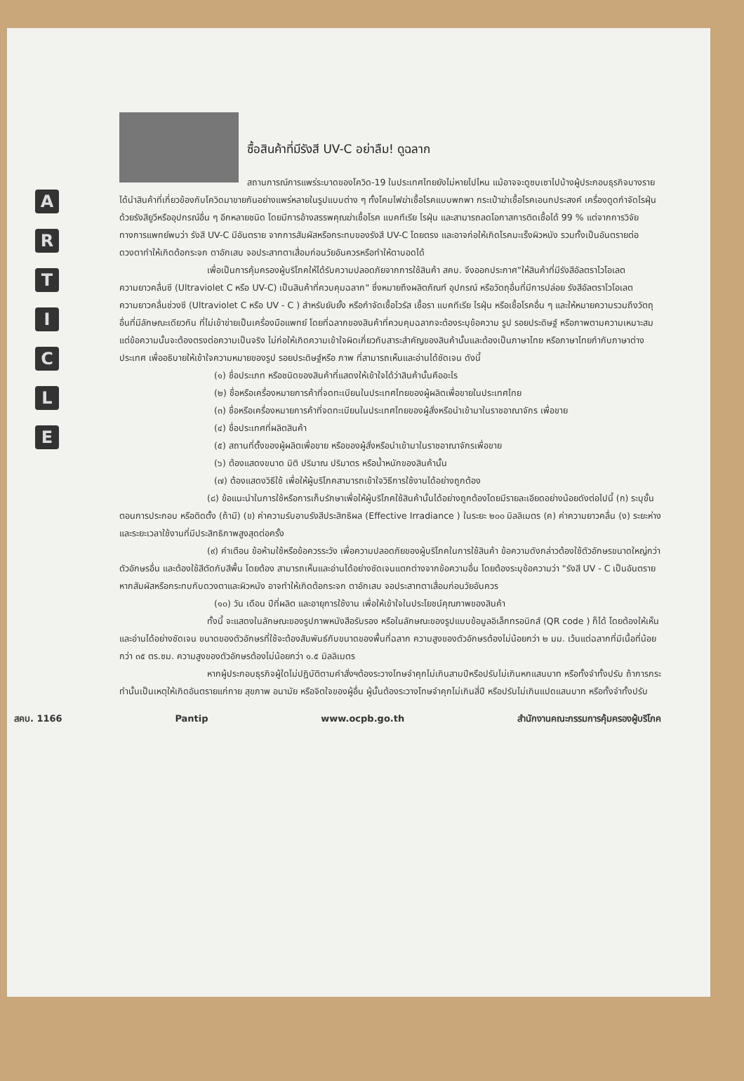A
R
T
I
C
L
E
ซื้อสินค้าที่มีรังสี UV-C อย่าลืม! ดูฉลาก
สถานการณ์การแพร่ระบาดของโควิด-19 ในประเทศไทยยังไม่หายไปไหน แม้อาจจะดูซบเซาไปบ้างผู้ประกอบธุรกิจบางรายได้นำสินค้าที่เกี่ยวข้องกับโควิดมาขายกันอย่างแพร่หลายในรูปแบบต่าง ๆ ทั้งโคมไฟฆ่าเชื้อโรคแบบพกพา กระเป๋าฆ่าเชื้อโรคเอนกประสงค์ เครื่องดูดกำจัดไรฝุ่นด้วยรังสียูวีหรืออุปกรณ์อื่น ๆ อีกหลายชนิด โดยมีการอ้างสรรพคุณฆ่าเชื้อโรค แบคทีเรีย ไรฝุ่น และสามารถลดโอกาสการติดเชื้อได้ 99 % แต่จากการวิจัยทางการแพทย์พบว่า รังสี UV-C มีอันตราย จากการสัมผัสหรือกระทบของรังสี UV-C โดยตรง และอาจก่อให้เกิดโรคมะเร็งผิวหนัง รวมทั้งเป็นอันตรายต่อดวงตาทำให้เกิดต้อกระจก ตาอักเสบ จอประสาทตาเสื่อมก่อนวัยอันควรหรือทำให้ตาบอดได้
เพื่อเป็นการคุ้มครองผู้บริโภคให้ได้รับความปลอดภัยจากการใช้สินค้า สคบ. จึงออกประกาศ"ให้สินค้าที่มีรังสีอัลตราไวโอเลต ความยาวคลื่นซี (Ultraviolet C หรือ UV-C) เป็นสินค้าที่ควบคุมฉลาก" ซึ่งหมายถึงผลิตภัณฑ์ อุปกรณ์ หรือวัตถุอื่นที่มีการปล่อย รังสีอัลตราไวโอเลต ความยาวคลื่นช่วงซี (Ultraviolet C หรือ UV - C ) สำหรับยับยั้ง หรือกำจัดเชื้อไวรัส เชื้อรา แบคทีเรีย ไรฝุ่น หรือเชื้อโรคอื่น ๆ และให้หมายความรวมถึงวัตถุอื่นที่มีลักษณะเดียวกัน ที่ไม่เข้าข่ายเป็นเครื่องมือแพทย์ โดยที่ฉลากของสินค้าที่ควบคุมฉลากจะต้องระบุข้อความ รูป รอยประดิษฐ์ หรือภาพตามความเหมาะสม แต่ข้อความนั้นจะต้องตรงต่อความเป็นจริง ไม่ก่อให้เกิดความเข้าใจผิดเกี่ยวกับสาระสำคัญของสินค้านั้นและต้องเป็นภาษาไทย หรือภาษาไทยกำกับภาษาต่างประเทศ เพื่ออธิบายให้เข้าใจความหมายของรูป รอยประดิษฐ์หรือ ภาพ ที่สามารถเห็นและอ่านได้ชัดเจน ดังนี้
(๑) ชื่อประเภท หรือชนิดของสินค้าที่แสดงให้เข้าใจได้ว่าสินค้านั้นคืออะไร
(๒) ชื่อหรือเครื่องหมายการค้าที่จดทะเบียนในประเทศไทยของผู้ผลิตเพื่อขายในประเทศไทย
(๓) ชื่อหรือเครื่องหมายการค้าที่จดทะเบียนในประเทศไทยของผู้สั่งหรือนำเข้ามาในราชอาณาจักร เพื่อขาย
(๔) ชื่อประเทศที่ผลิตสินค้า
(๕) สถานที่ตั้งของผู้ผลิตเพื่อขาย หรือของผู้สั่งหรือนำเข้ามาในราชอาณาจักรเพื่อขาย
(๖) ต้องแสดงขนาด มิติ ปริมาณ ปริมาตร หรือน้ำหนักของสินค้านั้น
(๗) ต้องแสดงวิธีใช้ เพื่อให้ผู้บริโภคสามารถเข้าใจวิธีการใช้งานได้อย่างถูกต้อง
(๘) ข้อแนะนำในการใช้หรือการเก็บรักษาเพื่อให้ผู้บริโภคใช้สินค้านั้นได้อย่างถูกต้องโดยมีรายละเอียดอย่างน้อยดังต่อไปนี้ (ก) ระบุขั้นตอนการประกอบ หรือติดตั้ง (ถ้ามี) (ข) ค่าความรับอาบรังสีประสิทธิผล (Effective Irradiance ) ในระยะ ๒๐๐ มิลลิเมตร (ค) ค่าความยาวคลื่น (ง) ระยะห่างและระยะเวลาใช้งานที่มีประสิทธิภาพสูงสุดต่อครั้ง
(๙) คำเตือน ข้อห้ามใช้หรือข้อควรระวัง เพื่อความปลอดภัยของผู้บริโภคในการใช้สินค้า ข้อความดังกล่าวต้องใช้ตัวอักษรขนาดใหญ่กว่าตัวอักษรอื่น และต้องใช้สีตัดกับสีพื้น โดยต้อง สามารถเห็นและอ่านได้อย่างชัดเจนแตกต่างจากข้อความอื่น โดยต้องระบุข้อความว่า "รังสี UV - C เป็นอันตรายหากสัมผัสหรือกระทบกับดวงตาและผิวหนัง อาจทำให้เกิดต้อกระจก ตาอักเสบ จอประสาทตาเสื่อมก่อนวัยอันควร
(๑๐) วัน เดือน ปีที่ผลิต และอายุการใช้งาน เพื่อให้เข้าใจในประโยชน์คุณภาพของสินค้า
ทั้งนี้ จะแสดงในลักษณะของรูปภาพหนังสือรับรอง หรือในลักษณะของรูปแบบข้อมูลอิเล็กทรอนิกส์ (QR code ) ก็ได้ โดยต้องให้เห็นและอ่านได้อย่างชัดเจน ขนาดของตัวอักษรที่ใช้จะต้องสัมพันธ์กับขนาดของพื้นที่ฉลาก ความสูงของตัวอักษรต้องไม่น้อยกว่า ๒ มม. เว้นแต่ฉลากที่มีเนื้อที่น้อยกว่า ๓๕ ตร.ซม. ความสูงของตัวอักษรต้องไม่น้อยกว่า ๑.๕ มิลลิเมตร
หากผู้ประกอบธุรกิจผู้ใดไม่ปฏิบัติตามคำสั่งฯต้องระวางโทษจำคุกไม่เกินสามปีหรือปรับไม่เกินหกแสนบาท หรือทั้งจำทั้งปรับ ถ้าการกระทำนั้นเป็นเหตุให้เกิดอันตรายแก่กาย สุขภาพ อนามัย หรือจิตใจของผู้อื่น ผู้นั้นต้องระวางโทษจำคุกไม่เกินสี่ปี หรือปรับไม่เกินแปดแสนบาท หรือทั้งจำทั้งปรับ
สคบ. 1166 Pantip www.ocpb.go.th สำนักงานคณะกรรมการคุ้มครองผู้บริโภค